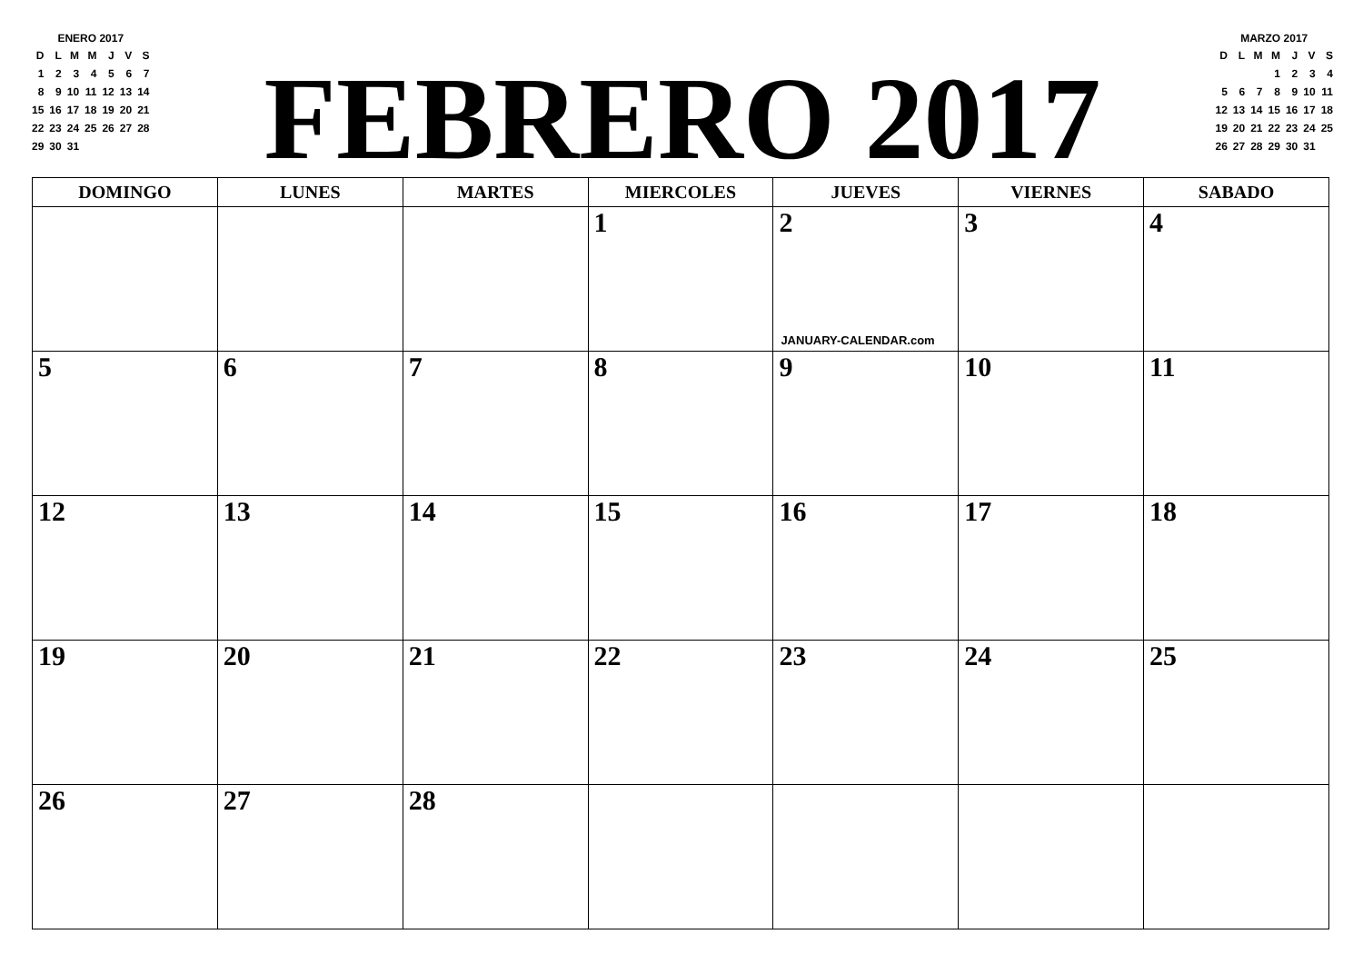ENERO 2017
| D | L | M | M | J | V | S |
| --- | --- | --- | --- | --- | --- | --- |
| 1 | 2 | 3 | 4 | 5 | 6 | 7 |
| 8 | 9 | 10 | 11 | 12 | 13 | 14 |
| 15 | 16 | 17 | 18 | 19 | 20 | 21 |
| 22 | 23 | 24 | 25 | 26 | 27 | 28 |
| 29 | 30 | 31 | | | | |
FEBRERO 2017
MARZO 2017
| D | L | M | M | J | V | S |
| --- | --- | --- | --- | --- | --- | --- |
| | | | 1 | 2 | 3 | 4 |
| 5 | 6 | 7 | 8 | 9 | 10 | 11 |
| 12 | 13 | 14 | 15 | 16 | 17 | 18 |
| 19 | 20 | 21 | 22 | 23 | 24 | 25 |
| 26 | 27 | 28 | 29 | 30 | 31 | |
| DOMINGO | LUNES | MARTES | MIERCOLES | JUEVES | VIERNES | SABADO |
| --- | --- | --- | --- | --- | --- | --- |
| | | | 1 | 2 JANUARY-CALENDAR.com | 3 | 4 |
| 5 | 6 | 7 | 8 | 9 | 10 | 11 |
| 12 | 13 | 14 | 15 | 16 | 17 | 18 |
| 19 | 20 | 21 | 22 | 23 | 24 | 25 |
| 26 | 27 | 28 | | | | |